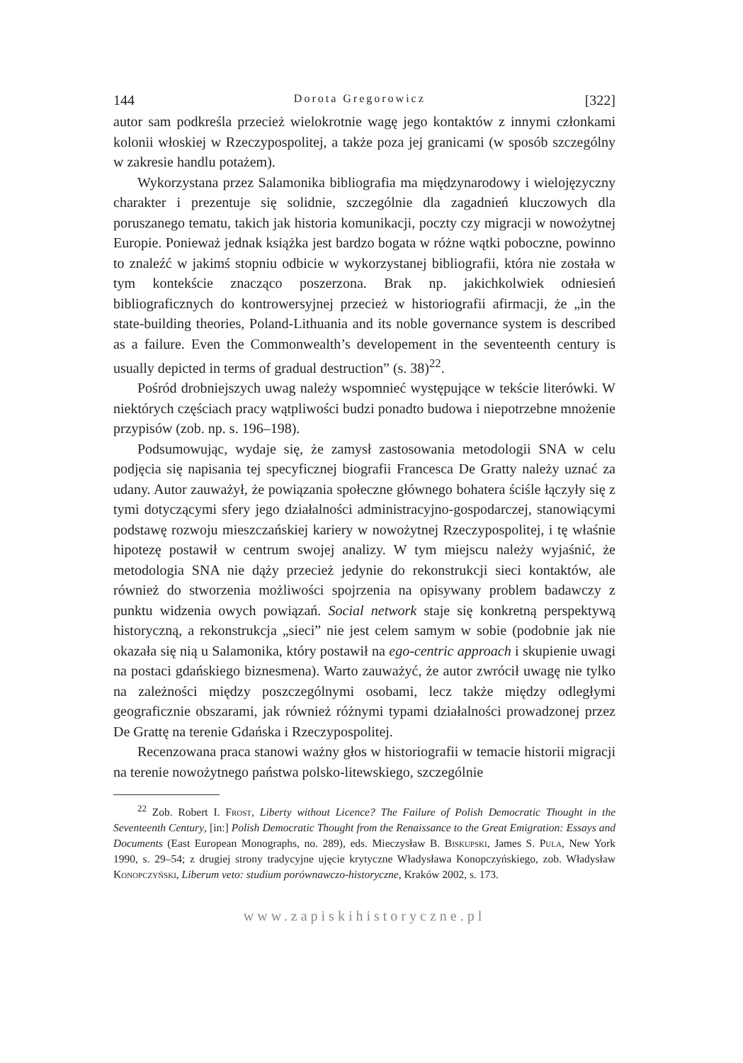144 Dorota Gregorowicz [322]
autor sam podkreśla przecież wielokrotnie wagę jego kontaktów z innymi członkami kolonii włoskiej w Rzeczypospolitej, a także poza jej granicami (w sposób szczególny w zakresie handlu potażem).
Wykorzystana przez Salamonika bibliografia ma międzynarodowy i wielojęzyczny charakter i prezentuje się solidnie, szczególnie dla zagadnień kluczowych dla poruszanego tematu, takich jak historia komunikacji, poczty czy migracji w nowożytnej Europie. Ponieważ jednak książka jest bardzo bogata w różne wątki poboczne, powinno to znaleźć w jakimś stopniu odbicie w wykorzystanej bibliografii, która nie została w tym kontekście znacząco poszerzona. Brak np. jakichkolwiek odniesień bibliograficznych do kontrowersyjnej przecież w historiografii afirmacji, że „in the state-building theories, Poland-Lithuania and its noble governance system is described as a failure. Even the Commonwealth’s developement in the seventeenth century is usually depicted in terms of gradual destruction” (s. 38)<sup>22</sup>.
Pośród drobniejszych uwag należy wspomnieć występujące w tekście literówki. W niektórych częściach pracy wątpliwości budzi ponadto budowa i niepotrzebne mnożenie przypisów (zob. np. s. 196–198).
Podsumowując, wydaje się, że zamysł zastosowania metodologii SNA w celu podjęcia się napisania tej specyficznej biografii Francesca De Gratty należy uznać za udany. Autor zauważył, że powiązania społeczne głównego bohatera ściśle łączyły się z tymi dotyczącymi sfery jego działalności administracyjno-gospodarczej, stanowiącymi podstawę rozwoju mieszczańskiej kariery w nowożytnej Rzeczypospolitej, i tę właśnie hipotezę postawił w centrum swojej analizy. W tym miejscu należy wyjaśnić, że metodologia SNA nie dąży przecież jedynie do rekonstrukcji sieci kontaktów, ale również do stworzenia możliwości spojrzenia na opisywany problem badawczy z punktu widzenia owych powiązań. Social network staje się konkretną perspektywą historyczną, a rekonstrukcja „sieci” nie jest celem samym w sobie (podobnie jak nie okazała się nią u Salamonika, który postawił na ego-centric approach i skupienie uwagi na postaci gdańskiego biznesmena). Warto zauważyć, że autor zwrócił uwagę nie tylko na zależności między poszczególnymi osobami, lecz także między odległymi geograficznie obszarami, jak również różnymi typami działalności prowadzonej przez De Grattę na terenie Gdańska i Rzeczypospolitej.
Recenzowana praca stanowi ważny głos w historiografii w temacie historii migracji na terenie nowożytnego państwa polsko-litewskiego, szczególnie
<sup>22</sup> Zob. Robert I. Frost, Liberty without Licence? The Failure of Polish Democratic Thought in the Seventeenth Century, [in:] Polish Democratic Thought from the Renaissance to the Great Emigration: Essays and Documents (East European Monographs, no. 289), eds. Mieczysław B. Biskupski, James S. Pula, New York 1990, s. 29–54; z drugiej strony tradycyjne ujęcie krytyczne Władysława Konopczyńskiego, zob. Władysław Konopczyński, Liberum veto: studium porównawczo-historyczne, Kraków 2002, s. 173.
www.zapiskihistoryczne.pl